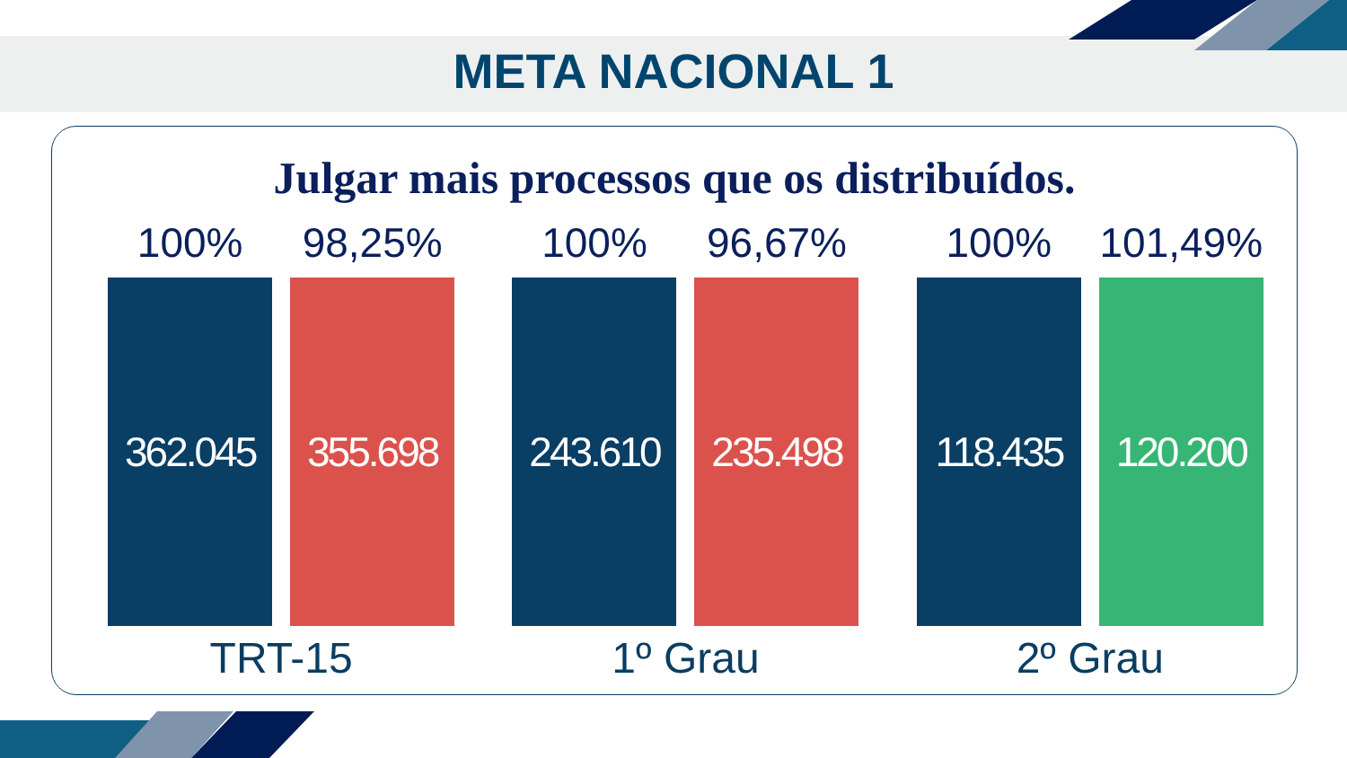META NACIONAL 1
Julgar mais processos que os distribuídos.
100%
362.045
98,25%
355.698
TRT-15
100%
243.610
96,67%
235.498
1º Grau
100%
118.435
101,49%
120.200
2º Grau